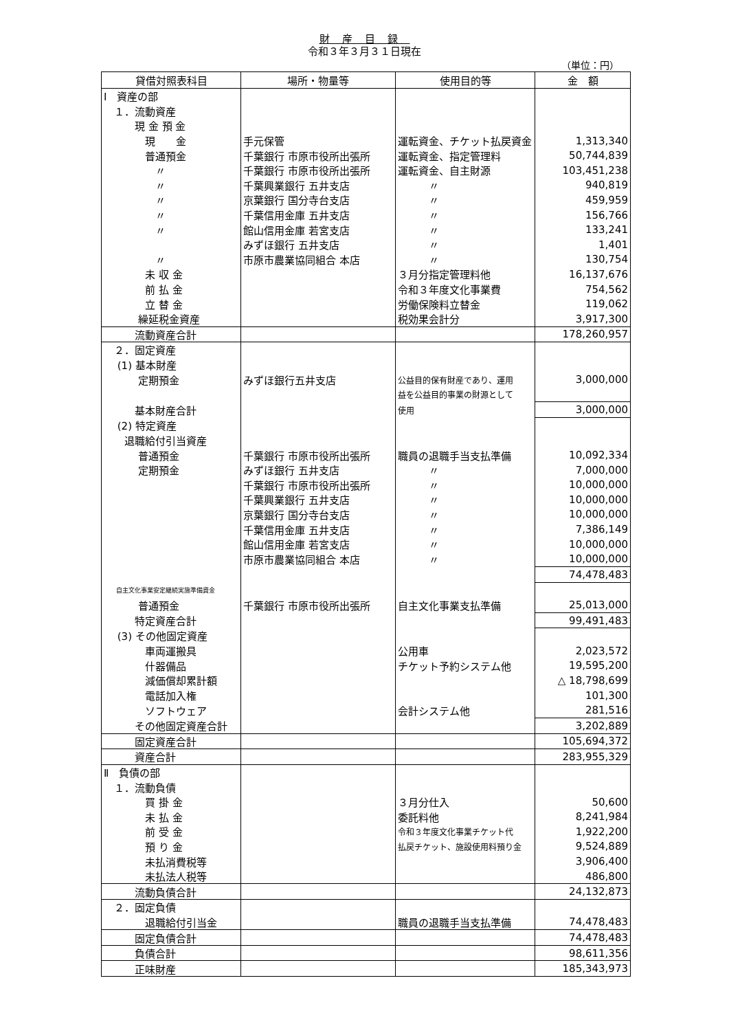財産目録
令和３年３月３１日現在
（単位：円）
| 貸借対照表科目 | 場所・物量等 | 使用目的等 | 金 額 |
| --- | --- | --- | --- |
| Ⅰ 資産の部 | | | |
| １．流動資産 | | | |
| 現 金 預 金 | | | |
| 現 金 | 手元保管 | 運転資金、チケット払戻資金 | 1,313,340 |
| 普通預金 | 千葉銀行 市原市役所出張所 | 運転資金、指定管理料 | 50,744,839 |
| 〃 | 千葉銀行 市原市役所出張所 | 運転資金、自主財源 | 103,451,238 |
| 〃 | 千葉興業銀行 五井支店 | 〃 | 940,819 |
| 〃 | 京葉銀行 国分寺台支店 | 〃 | 459,959 |
| 〃 | 千葉信用金庫 五井支店 | 〃 | 156,766 |
| 〃 | 館山信用金庫 若宮支店 | 〃 | 133,241 |
| | みずほ銀行 五井支店 | 〃 | 1,401 |
| 〃 | 市原市農業協同組合 本店 | 〃 | 130,754 |
| 未 収 金 | | ３月分指定管理料他 | 16,137,676 |
| 前 払 金 | | 令和３年度文化事業費 | 754,562 |
| 立 替 金 | | 労働保険料立替金 | 119,062 |
| 繰延税金資産 | | 税効果会計分 | 3,917,300 |
| 流動資産合計 | | | 178,260,957 |
| ２．固定資産 | | | |
| (1) 基本財産 | | | |
| 定期預金 | みずほ銀行五井支店 | 公益目的保有財産であり、運用 | 3,000,000 |
| | | 益を公益目的事業の財源として | |
| 基本財産合計 | | 使用 | 3,000,000 |
| (2) 特定資産 | | | |
| 退職給付引当資産 | | | |
| 普通預金 | 千葉銀行 市原市役所出張所 | 職員の退職手当支払準備 | 10,092,334 |
| 定期預金 | みずほ銀行 五井支店 | 〃 | 7,000,000 |
| | 千葉銀行 市原市役所出張所 | 〃 | 10,000,000 |
| | 千葉興業銀行 五井支店 | 〃 | 10,000,000 |
| | 京葉銀行 国分寺台支店 | 〃 | 10,000,000 |
| | 千葉信用金庫 五井支店 | 〃 | 7,386,149 |
| | 館山信用金庫 若宮支店 | 〃 | 10,000,000 |
| | 市原市農業協同組合 本店 | 〃 | 10,000,000 |
| | | | 74,478,483 |
| 自主文化事業安定継続実施準備資金 | | | |
| 普通預金 | 千葉銀行 市原市役所出張所 | 自主文化事業支払準備 | 25,013,000 |
| 特定資産合計 | | | 99,491,483 |
| (3) その他固定資産 | | | |
| 車両運搬具 | | 公用車 | 2,023,572 |
| 什器備品 | | チケット予約システム他 | 19,595,200 |
| 減価償却累計額 | | | △ 18,798,699 |
| 電話加入権 | | | 101,300 |
| ソフトウェア | | 会計システム他 | 281,516 |
| その他固定資産合計 | | | 3,202,889 |
| 固定資産合計 | | | 105,694,372 |
| 資産合計 | | | 283,955,329 |
| Ⅱ 負債の部 | | | |
| １．流動負債 | | | |
| 買 掛 金 | | ３月分仕入 | 50,600 |
| 未 払 金 | | 委託料他 | 8,241,984 |
| 前 受 金 | | 令和３年度文化事業チケット代 | 1,922,200 |
| 預 り 金 | | 払戻チケット、施設使用料預り金 | 9,524,889 |
| 未払消費税等 | | | 3,906,400 |
| 未払法人税等 | | | 486,800 |
| 流動負債合計 | | | 24,132,873 |
| ２．固定負債 | | | |
| 退職給付引当金 | | 職員の退職手当支払準備 | 74,478,483 |
| 固定負債合計 | | | 74,478,483 |
| 負債合計 | | | 98,611,356 |
| 正味財産 | | | 185,343,973 |